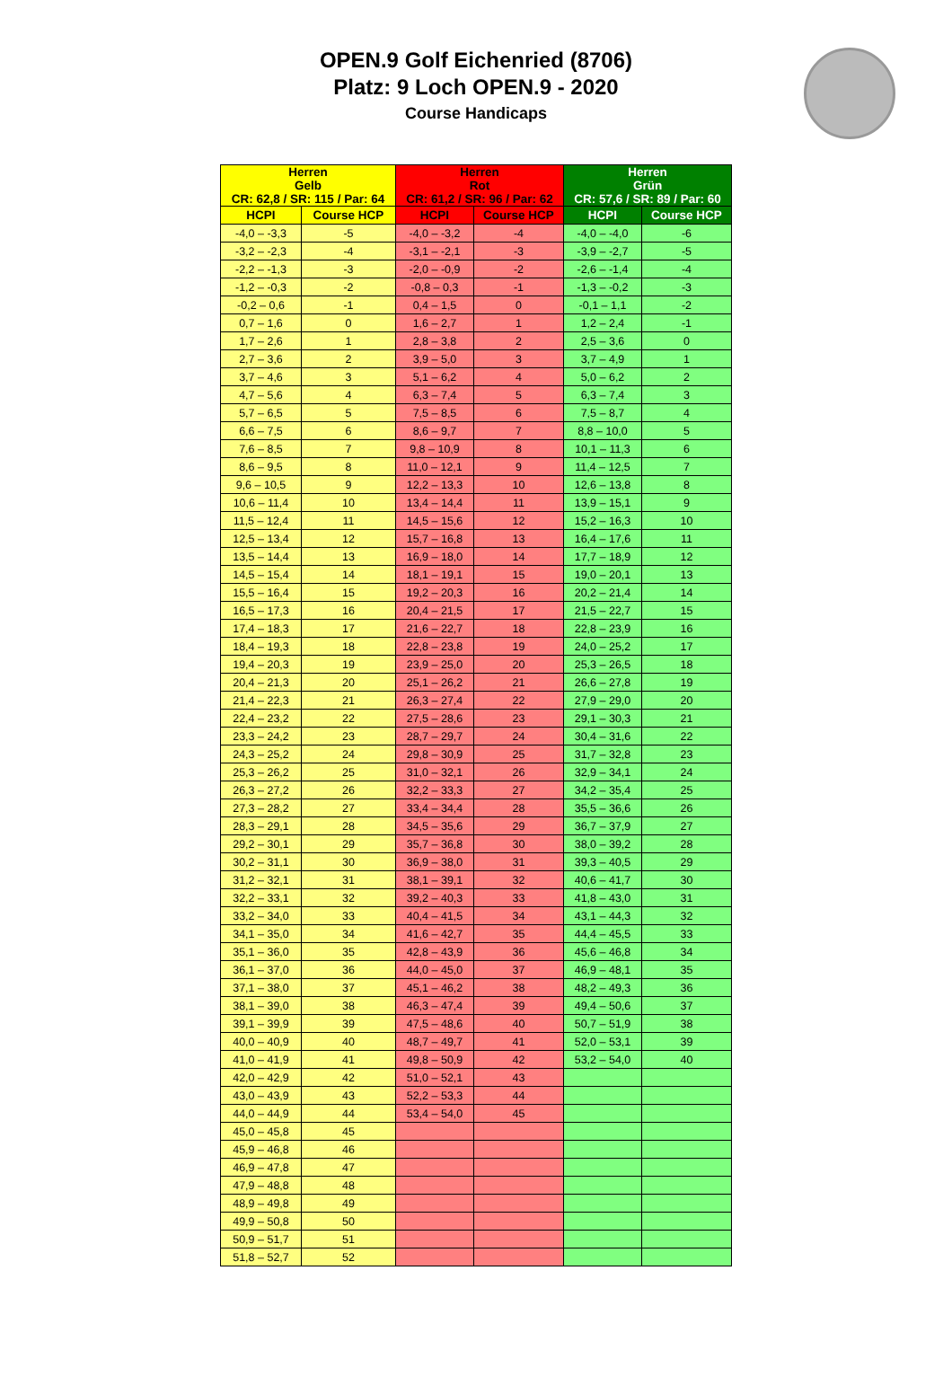OPEN.9 Golf Eichenried (8706)
Platz: 9 Loch OPEN.9 - 2020
Course Handicaps
| Herren Gelb CR: 62,8 / SR: 115 / Par: 64 | | Herren Rot CR: 61,2 / SR: 96 / Par: 62 | | Herren Grün CR: 57,6 / SR: 89 / Par: 60 | |
| --- | --- | --- | --- | --- | --- |
| HCPI | Course HCP | HCPI | Course HCP | HCPI | Course HCP |
| -4,0 – -3,3 | -5 | -4,0 – -3,2 | -4 | -4,0 – -4,0 | -6 |
| -3,2 – -2,3 | -4 | -3,1 – -2,1 | -3 | -3,9 – -2,7 | -5 |
| -2,2 – -1,3 | -3 | -2,0 – -0,9 | -2 | -2,6 – -1,4 | -4 |
| -1,2 – -0,3 | -2 | -0,8 – 0,3 | -1 | -1,3 – -0,2 | -3 |
| -0,2 – 0,6 | -1 | 0,4 – 1,5 | 0 | -0,1 – 1,1 | -2 |
| 0,7 – 1,6 | 0 | 1,6 – 2,7 | 1 | 1,2 – 2,4 | -1 |
| 1,7 – 2,6 | 1 | 2,8 – 3,8 | 2 | 2,5 – 3,6 | 0 |
| 2,7 – 3,6 | 2 | 3,9 – 5,0 | 3 | 3,7 – 4,9 | 1 |
| 3,7 – 4,6 | 3 | 5,1 – 6,2 | 4 | 5,0 – 6,2 | 2 |
| 4,7 – 5,6 | 4 | 6,3 – 7,4 | 5 | 6,3 – 7,4 | 3 |
| 5,7 – 6,5 | 5 | 7,5 – 8,5 | 6 | 7,5 – 8,7 | 4 |
| 6,6 – 7,5 | 6 | 8,6 – 9,7 | 7 | 8,8 – 10,0 | 5 |
| 7,6 – 8,5 | 7 | 9,8 – 10,9 | 8 | 10,1 – 11,3 | 6 |
| 8,6 – 9,5 | 8 | 11,0 – 12,1 | 9 | 11,4 – 12,5 | 7 |
| 9,6 – 10,5 | 9 | 12,2 – 13,3 | 10 | 12,6 – 13,8 | 8 |
| 10,6 – 11,4 | 10 | 13,4 – 14,4 | 11 | 13,9 – 15,1 | 9 |
| 11,5 – 12,4 | 11 | 14,5 – 15,6 | 12 | 15,2 – 16,3 | 10 |
| 12,5 – 13,4 | 12 | 15,7 – 16,8 | 13 | 16,4 – 17,6 | 11 |
| 13,5 – 14,4 | 13 | 16,9 – 18,0 | 14 | 17,7 – 18,9 | 12 |
| 14,5 – 15,4 | 14 | 18,1 – 19,1 | 15 | 19,0 – 20,1 | 13 |
| 15,5 – 16,4 | 15 | 19,2 – 20,3 | 16 | 20,2 – 21,4 | 14 |
| 16,5 – 17,3 | 16 | 20,4 – 21,5 | 17 | 21,5 – 22,7 | 15 |
| 17,4 – 18,3 | 17 | 21,6 – 22,7 | 18 | 22,8 – 23,9 | 16 |
| 18,4 – 19,3 | 18 | 22,8 – 23,8 | 19 | 24,0 – 25,2 | 17 |
| 19,4 – 20,3 | 19 | 23,9 – 25,0 | 20 | 25,3 – 26,5 | 18 |
| 20,4 – 21,3 | 20 | 25,1 – 26,2 | 21 | 26,6 – 27,8 | 19 |
| 21,4 – 22,3 | 21 | 26,3 – 27,4 | 22 | 27,9 – 29,0 | 20 |
| 22,4 – 23,2 | 22 | 27,5 – 28,6 | 23 | 29,1 – 30,3 | 21 |
| 23,3 – 24,2 | 23 | 28,7 – 29,7 | 24 | 30,4 – 31,6 | 22 |
| 24,3 – 25,2 | 24 | 29,8 – 30,9 | 25 | 31,7 – 32,8 | 23 |
| 25,3 – 26,2 | 25 | 31,0 – 32,1 | 26 | 32,9 – 34,1 | 24 |
| 26,3 – 27,2 | 26 | 32,2 – 33,3 | 27 | 34,2 – 35,4 | 25 |
| 27,3 – 28,2 | 27 | 33,4 – 34,4 | 28 | 35,5 – 36,6 | 26 |
| 28,3 – 29,1 | 28 | 34,5 – 35,6 | 29 | 36,7 – 37,9 | 27 |
| 29,2 – 30,1 | 29 | 35,7 – 36,8 | 30 | 38,0 – 39,2 | 28 |
| 30,2 – 31,1 | 30 | 36,9 – 38,0 | 31 | 39,3 – 40,5 | 29 |
| 31,2 – 32,1 | 31 | 38,1 – 39,1 | 32 | 40,6 – 41,7 | 30 |
| 32,2 – 33,1 | 32 | 39,2 – 40,3 | 33 | 41,8 – 43,0 | 31 |
| 33,2 – 34,0 | 33 | 40,4 – 41,5 | 34 | 43,1 – 44,3 | 32 |
| 34,1 – 35,0 | 34 | 41,6 – 42,7 | 35 | 44,4 – 45,5 | 33 |
| 35,1 – 36,0 | 35 | 42,8 – 43,9 | 36 | 45,6 – 46,8 | 34 |
| 36,1 – 37,0 | 36 | 44,0 – 45,0 | 37 | 46,9 – 48,1 | 35 |
| 37,1 – 38,0 | 37 | 45,1 – 46,2 | 38 | 48,2 – 49,3 | 36 |
| 38,1 – 39,0 | 38 | 46,3 – 47,4 | 39 | 49,4 – 50,6 | 37 |
| 39,1 – 39,9 | 39 | 47,5 – 48,6 | 40 | 50,7 – 51,9 | 38 |
| 40,0 – 40,9 | 40 | 48,7 – 49,7 | 41 | 52,0 – 53,1 | 39 |
| 41,0 – 41,9 | 41 | 49,8 – 50,9 | 42 | 53,2 – 54,0 | 40 |
| 42,0 – 42,9 | 42 | 51,0 – 52,1 | 43 | | |
| 43,0 – 43,9 | 43 | 52,2 – 53,3 | 44 | | |
| 44,0 – 44,9 | 44 | 53,4 – 54,0 | 45 | | |
| 45,0 – 45,8 | 45 | | | | |
| 45,9 – 46,8 | 46 | | | | |
| 46,9 – 47,8 | 47 | | | | |
| 47,9 – 48,8 | 48 | | | | |
| 48,9 – 49,8 | 49 | | | | |
| 49,9 – 50,8 | 50 | | | | |
| 50,9 – 51,7 | 51 | | | | |
| 51,8 – 52,7 | 52 | | | | |